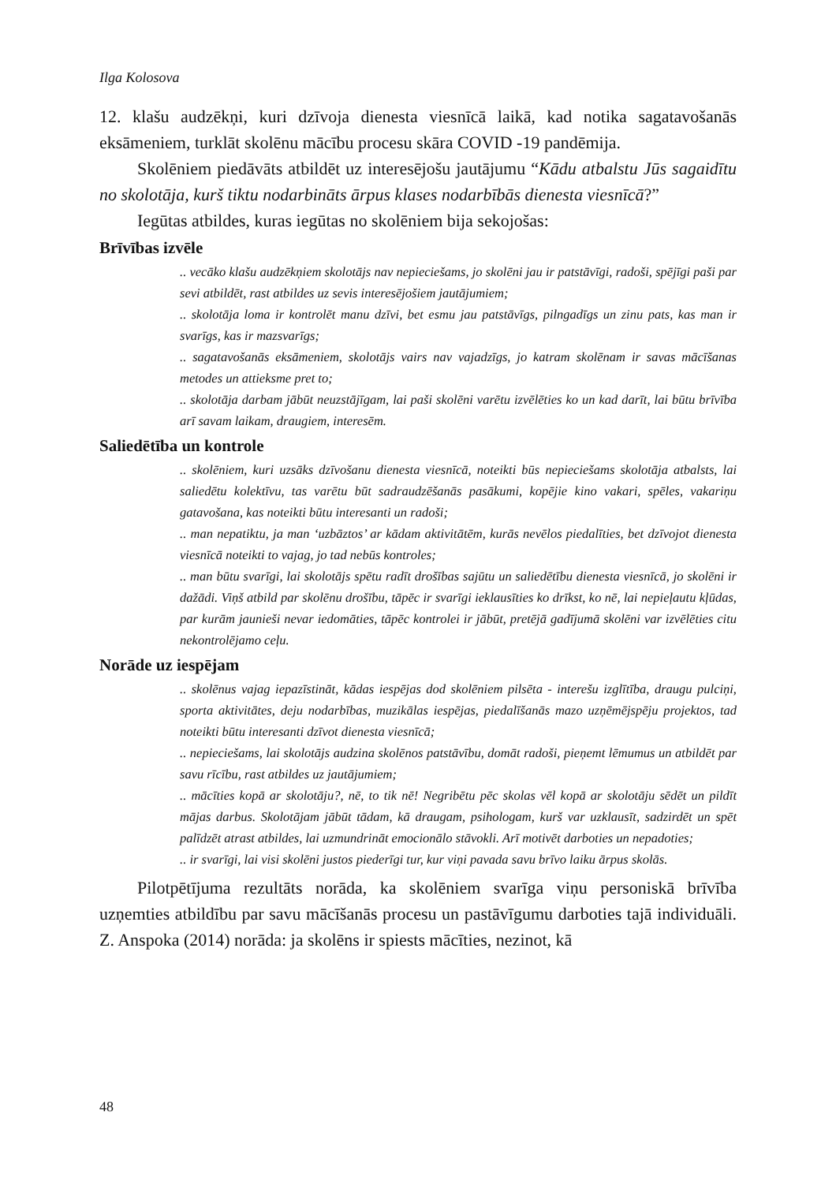Ilga Kolosova
12. klašu audzēkņi, kuri dzīvoja dienesta viesnīcā laikā, kad notika sagatavošanās eksāmeniem, turklāt skolēnu mācību procesu skāra COVID -19 pandēmija.
Skolēniem piedāvāts atbildēt uz interesējošu jautājumu “Kādu atbalstu Jūs sagaidītu no skolotāja, kurš tiktu nodarbināts ārpus klases nodarbībās dienesta viesnīcā?”
Iegūtas atbildes, kuras iegūtas no skolēniem bija sekojošas:
Brīvības izvēle
.. vecāko klašu audzēkņiem skolotājs nav nepieciešams, jo skolēni jau ir patstāvīgi, radoši, spējīgi paši par sevi atbildēt, rast atbildes uz sevis interesējošiem jautājumiem;
.. skolotāja loma ir kontrolēt manu dzīvi, bet esmu jau patstāvīgs, pilngadīgs un zinu pats, kas man ir svarīgs, kas ir mazsvarīgs;
.. sagatavošanās eksāmeniem, skolotājs vairs nav vajadzīgs, jo katram skolēnam ir savas mācīšanas metodes un attieksme pret to;
.. skolotāja darbam jābūt neuzstājīgam, lai paši skolēni varētu izvēlēties ko un kad darīt, lai būtu brīvība arī savam laikam, draugiem, interesēm.
Saliedētība un kontrole
.. skolēniem, kuri uzsāks dzīvošanu dienesta viesnīcā, noteikti būs nepieciešams skolotāja atbalsts, lai saliedētu kolektīvu, tas varētu būt sadraudzēšanās pasākumi, kopējie kino vakari, spēles, vakariņu gatavošana, kas noteikti būtu interesanti un radoši;
.. man nepatiktu, ja man ‘uzbāztos’ ar kādam aktivitātēm, kurās nevēlos piedalīties, bet dzīvojot dienesta viesnīcā noteikti to vajag, jo tad nebūs kontroles;
.. man būtu svarīgi, lai skolotājs spētu radīt drošības sajūtu un saliedētību dienesta viesnīcā, jo skolēni ir dažādi. Viņš atbild par skolēnu drošību, tāpēc ir svarīgi ieklausīties ko drīkst, ko nē, lai nepieļautu kļūdas, par kurām jaunieši nevar iedomāties, tāpēc kontrolei ir jābūt, pretējā gadījumā skolēni var izvēlēties citu nekontrolējamo ceļu.
Norāde uz iespējam
.. skolēnus vajag iepazīstināt, kādas iespējas dod skolēniem pilsēta - interešu izglītība, draugu pulciņi, sporta aktivitātes, deju nodarbības, muzikālas iespējas, piedalīšanās mazo uzņēmējspēju projektos, tad noteikti būtu interesanti dzīvot dienesta viesnīcā;
.. nepieciešams, lai skolotājs audzina skolēnos patstāvību, domāt radoši, pieņemt lēmumus un atbildēt par savu rīcību, rast atbildes uz jautājumiem;
.. mācīties kopā ar skolotāju?, nē, to tik nē! Negribētu pēc skolas vēl kopā ar skolotāju sēdēt un pildīt mājas darbus. Skolotājam jābūt tādam, kā draugam, psihologam, kurš var uzklausīt, sadzirdēt un spēt palīdzēt atrast atbildes, lai uzmundrināt emocionālo stāvokli. Arī motivēt darboties un nepadoties;
.. ir svarīgi, lai visi skolēni justos piederīgi tur, kur viņi pavada savu brīvo laiku ārpus skolās.
Pilotpētījuma rezultāts norāda, ka skolēniem svarīga viņu personiskā brīvība uzņemties atbildību par savu mācīšanās procesu un pastāvīgumu darboties tajā individuāli. Z. Anspoka (2014) norāda: ja skolēns ir spiests mācīties, nezinot, kā
48